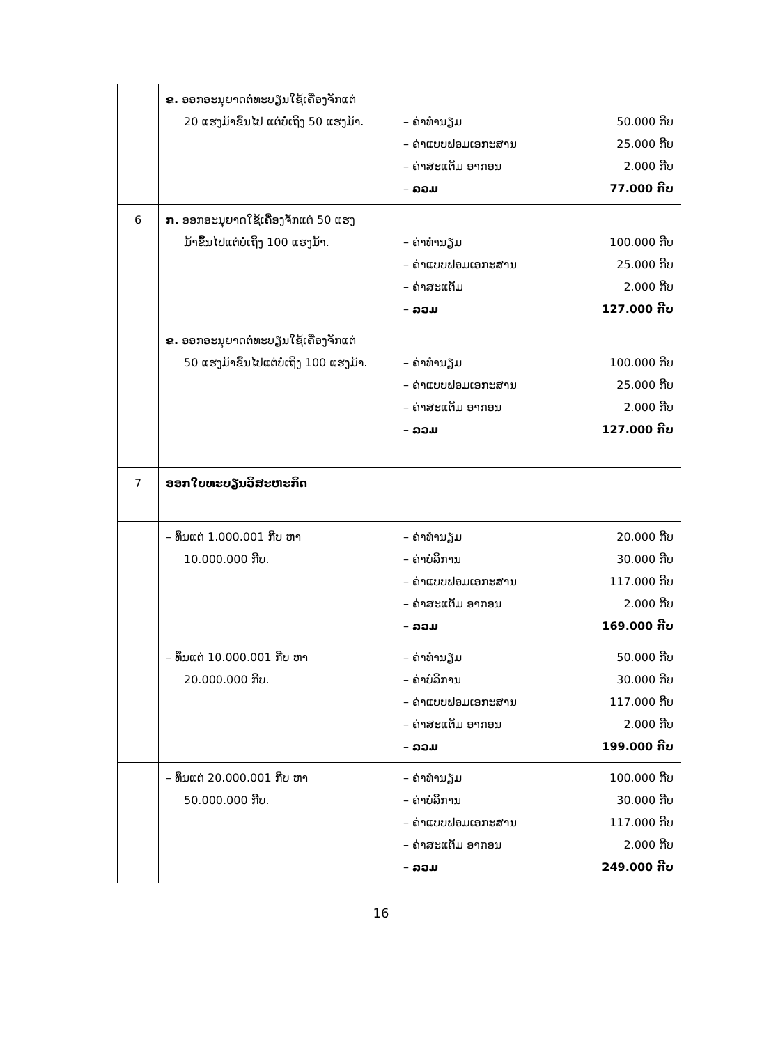| | ຂ. ອອກອະນຸຍາດຕໍ່ທະບຽນໃຊ້ເຄື່ອງຈັກແຕ່ 20 ແຮງມ້າຂຶ້ນໄປ ແຕ່ບໍ່ເຖິງ 50 ແຮງມ້າ. | – ຄ່າທຳນຽມ – ຄ່າແບບຟອມເອກະສານ – ຄ່າສະແຕັມ ອາກອນ – ລວມ | 50.000 ກີບ 25.000 ກີບ 2.000 ກີບ 77.000 ກີບ |
| 6 | ກ. ອອກອະນຸຍາດໃຊ້ເຄື່ອງຈັກແຕ່ 50 ແຮງ ມ້າຂຶ້ນໄປແຕ່ບໍ່ເຖິງ 100 ແຮງມ້າ. | – ຄ່າທຳນຽມ – ຄ່າແບບຟອມເອກະສານ – ຄ່າສະແຕັມ – ລວມ | 100.000 ກີບ 25.000 ກີບ 2.000 ກີບ 127.000 ກີບ |
| | ຂ. ອອກອະນຸຍາດຕໍ່ທະບຽນໃຊ້ເຄື່ອງຈັກແຕ່ 50 ແຮງມ້າຂຶ້ນໄປແຕ່ບໍ່ເຖິງ 100 ແຮງມ້າ. | – ຄ່າທຳນຽມ – ຄ່າແບບຟອມເອກະສານ – ຄ່າສະແຕັມ ອາກອນ – ລວມ | 100.000 ກີບ 25.000 ກີບ 2.000 ກີບ 127.000 ກີບ |
| 7 | ອອກໃບທະບຽນວິສະຫະກິດ | | |
| | – ທຶນແຕ່ 1.000.001 ກີບ ຫາ 10.000.000 ກີບ. | – ຄ່າທຳນຽມ – ຄ່າບໍລິການ – ຄ່າແບບຟອມເອກະສານ – ຄ່າສະແຕັມ ອາກອນ – ລວມ | 20.000 ກີບ 30.000 ກີບ 117.000 ກີບ 2.000 ກີບ 169.000 ກີບ |
| | – ທຶນແຕ່ 10.000.001 ກີບ ຫາ 20.000.000 ກີບ. | – ຄ່າທຳນຽມ – ຄ່າບໍລິການ – ຄ່າແບບຟອມເອກະສານ – ຄ່າສະແຕັມ ອາກອນ – ລວມ | 50.000 ກີບ 30.000 ກີບ 117.000 ກີບ 2.000 ກີບ 199.000 ກີບ |
| | – ທຶນແຕ່ 20.000.001 ກີບ ຫາ 50.000.000 ກີບ. | – ຄ່າທຳນຽມ – ຄ່າບໍລິການ – ຄ່າແບບຟອມເອກະສານ – ຄ່າສະແຕັມ ອາກອນ – ລວມ | 100.000 ກີບ 30.000 ກີບ 117.000 ກີບ 2.000 ກີບ 249.000 ກີບ |
16